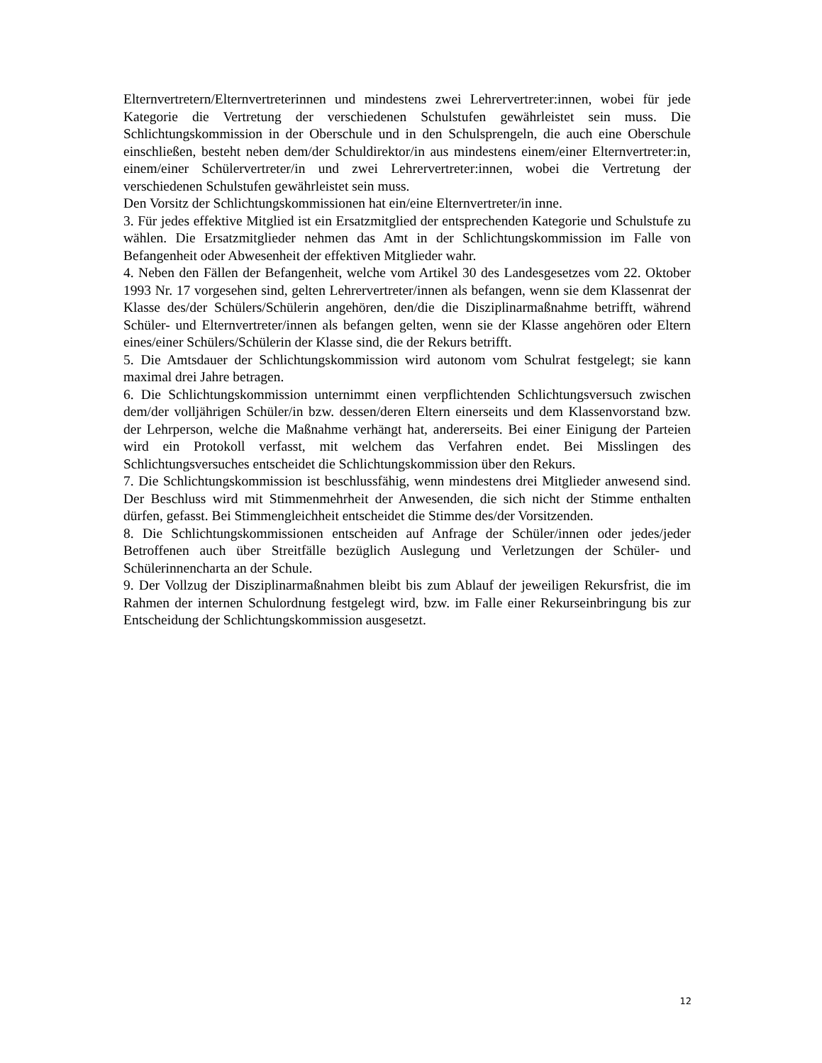Elternvertretern/Elternvertreterinnen und mindestens zwei Lehrervertreter:innen, wobei für jede Kategorie die Vertretung der verschiedenen Schulstufen gewährleistet sein muss. Die Schlichtungskommission in der Oberschule und in den Schulsprengeln, die auch eine Oberschule einschließen, besteht neben dem/der Schuldirektor/in aus mindestens einem/einer Elternvertreter:in, einem/einer Schülervertreter/in und zwei Lehrervertreter:innen, wobei die Vertretung der verschiedenen Schulstufen gewährleistet sein muss.
Den Vorsitz der Schlichtungskommissionen hat ein/eine Elternvertreter/in inne.
3. Für jedes effektive Mitglied ist ein Ersatzmitglied der entsprechenden Kategorie und Schulstufe zu wählen. Die Ersatzmitglieder nehmen das Amt in der Schlichtungskommission im Falle von Befangenheit oder Abwesenheit der effektiven Mitglieder wahr.
4. Neben den Fällen der Befangenheit, welche vom Artikel 30 des Landesgesetzes vom 22. Oktober 1993 Nr. 17 vorgesehen sind, gelten Lehrervertreter/innen als befangen, wenn sie dem Klassenrat der Klasse des/der Schülers/Schülerin angehören, den/die die Disziplinarmaßnahme betrifft, während Schüler- und Elternvertreter/innen als befangen gelten, wenn sie der Klasse angehören oder Eltern eines/einer Schülers/Schülerin der Klasse sind, die der Rekurs betrifft.
5. Die Amtsdauer der Schlichtungskommission wird autonom vom Schulrat festgelegt; sie kann maximal drei Jahre betragen.
6. Die Schlichtungskommission unternimmt einen verpflichtenden Schlichtungsversuch zwischen dem/der volljährigen Schüler/in bzw. dessen/deren Eltern einerseits und dem Klassenvorstand bzw. der Lehrperson, welche die Maßnahme verhängt hat, andererseits. Bei einer Einigung der Parteien wird ein Protokoll verfasst, mit welchem das Verfahren endet. Bei Misslingen des Schlichtungsversuches entscheidet die Schlichtungskommission über den Rekurs.
7. Die Schlichtungskommission ist beschlussfähig, wenn mindestens drei Mitglieder anwesend sind. Der Beschluss wird mit Stimmenmehrheit der Anwesenden, die sich nicht der Stimme enthalten dürfen, gefasst. Bei Stimmengleichheit entscheidet die Stimme des/der Vorsitzenden.
8. Die Schlichtungskommissionen entscheiden auf Anfrage der Schüler/innen oder jedes/jeder Betroffenen auch über Streitfälle bezüglich Auslegung und Verletzungen der Schüler- und Schülerinnencharta an der Schule.
9. Der Vollzug der Disziplinarmaßnahmen bleibt bis zum Ablauf der jeweiligen Rekursfrist, die im Rahmen der internen Schulordnung festgelegt wird, bzw. im Falle einer Rekurseinbringung bis zur Entscheidung der Schlichtungskommission ausgesetzt.
12